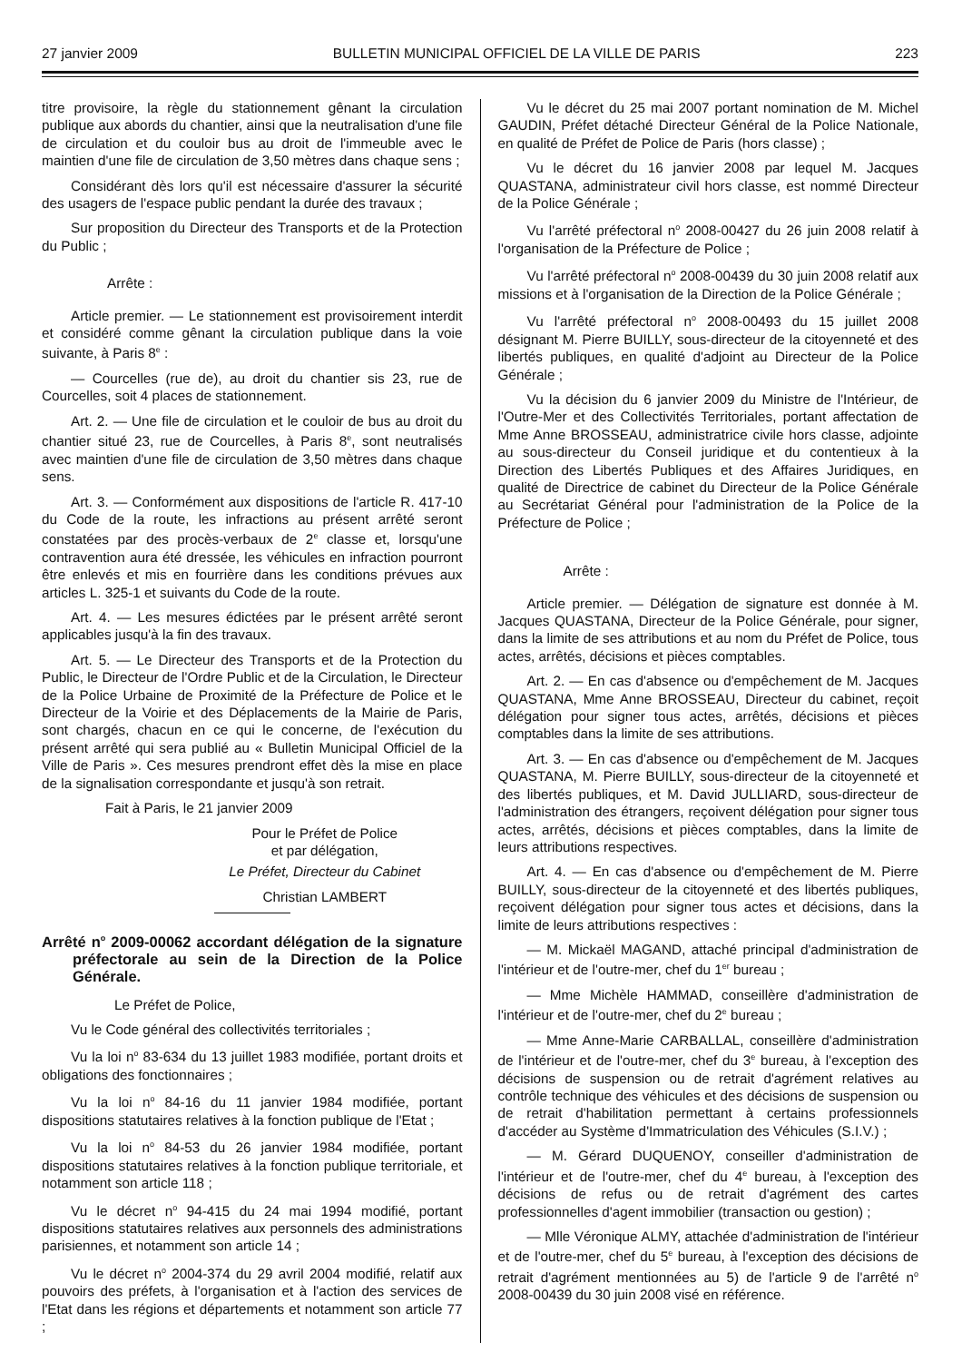27 janvier 2009 BULLETIN MUNICIPAL OFFICIEL DE LA VILLE DE PARIS 223
titre provisoire, la règle du stationnement gênant la circulation publique aux abords du chantier, ainsi que la neutralisation d'une file de circulation et du couloir bus au droit de l'immeuble avec le maintien d'une file de circulation de 3,50 mètres dans chaque sens ;
Considérant dès lors qu'il est nécessaire d'assurer la sécurité des usagers de l'espace public pendant la durée des travaux ;
Sur proposition du Directeur des Transports et de la Protection du Public ;
Arrête :
Article premier. — Le stationnement est provisoirement interdit et considéré comme gênant la circulation publique dans la voie suivante, à Paris 8<sup>e</sup> :
— Courcelles (rue de), au droit du chantier sis 23, rue de Courcelles, soit 4 places de stationnement.
Art. 2. — Une file de circulation et le couloir de bus au droit du chantier situé 23, rue de Courcelles, à Paris 8<sup>e</sup>, sont neutralisés avec maintien d'une file de circulation de 3,50 mètres dans chaque sens.
Art. 3. — Conformément aux dispositions de l'article R. 417-10 du Code de la route, les infractions au présent arrêté seront constatées par des procès-verbaux de 2<sup>e</sup> classe et, lorsqu'une contravention aura été dressée, les véhicules en infraction pourront être enlevés et mis en fourrière dans les conditions prévues aux articles L. 325-1 et suivants du Code de la route.
Art. 4. — Les mesures édictées par le présent arrêté seront applicables jusqu'à la fin des travaux.
Art. 5. — Le Directeur des Transports et de la Protection du Public, le Directeur de l'Ordre Public et de la Circulation, le Directeur de la Police Urbaine de Proximité de la Préfecture de Police et le Directeur de la Voirie et des Déplacements de la Mairie de Paris, sont chargés, chacun en ce qui le concerne, de l'exécution du présent arrêté qui sera publié au « Bulletin Municipal Officiel de la Ville de Paris ». Ces mesures prendront effet dès la mise en place de la signalisation correspondante et jusqu'à son retrait.
Fait à Paris, le 21 janvier 2009
Pour le Préfet de Police
et par délégation,
Le Préfet, Directeur du Cabinet
Christian LAMBERT
Arrêté n<sup>o</sup> 2009-00062 accordant délégation de la signature préfectorale au sein de la Direction de la Police Générale.
Le Préfet de Police,
Vu le Code général des collectivités territoriales ;
Vu la loi n<sup>o</sup> 83-634 du 13 juillet 1983 modifiée, portant droits et obligations des fonctionnaires ;
Vu la loi n<sup>o</sup> 84-16 du 11 janvier 1984 modifiée, portant dispositions statutaires relatives à la fonction publique de l'Etat ;
Vu la loi n<sup>o</sup> 84-53 du 26 janvier 1984 modifiée, portant dispositions statutaires relatives à la fonction publique territoriale, et notamment son article 118 ;
Vu le décret n<sup>o</sup> 94-415 du 24 mai 1994 modifié, portant dispositions statutaires relatives aux personnels des administrations parisiennes, et notamment son article 14 ;
Vu le décret n<sup>o</sup> 2004-374 du 29 avril 2004 modifié, relatif aux pouvoirs des préfets, à l'organisation et à l'action des services de l'Etat dans les régions et départements et notamment son article 77 ;
Vu le décret du 25 mai 2007 portant nomination de M. Michel GAUDIN, Préfet détaché Directeur Général de la Police Nationale, en qualité de Préfet de Police de Paris (hors classe) ;
Vu le décret du 16 janvier 2008 par lequel M. Jacques QUASTANA, administrateur civil hors classe, est nommé Directeur de la Police Générale ;
Vu l'arrêté préfectoral n<sup>o</sup> 2008-00427 du 26 juin 2008 relatif à l'organisation de la Préfecture de Police ;
Vu l'arrêté préfectoral n<sup>o</sup> 2008-00439 du 30 juin 2008 relatif aux missions et à l'organisation de la Direction de la Police Générale ;
Vu l'arrêté préfectoral n<sup>o</sup> 2008-00493 du 15 juillet 2008 désignant M. Pierre BUILLY, sous-directeur de la citoyenneté et des libertés publiques, en qualité d'adjoint au Directeur de la Police Générale ;
Vu la décision du 6 janvier 2009 du Ministre de l'Intérieur, de l'Outre-Mer et des Collectivités Territoriales, portant affectation de Mme Anne BROSSEAU, administratrice civile hors classe, adjointe au sous-directeur du Conseil juridique et du contentieux à la Direction des Libertés Publiques et des Affaires Juridiques, en qualité de Directrice de cabinet du Directeur de la Police Générale au Secrétariat Général pour l'administration de la Police de la Préfecture de Police ;
Arrête :
Article premier. — Délégation de signature est donnée à M. Jacques QUASTANA, Directeur de la Police Générale, pour signer, dans la limite de ses attributions et au nom du Préfet de Police, tous actes, arrêtés, décisions et pièces comptables.
Art. 2. — En cas d'absence ou d'empêchement de M. Jacques QUASTANA, Mme Anne BROSSEAU, Directeur du cabinet, reçoit délégation pour signer tous actes, arrêtés, décisions et pièces comptables dans la limite de ses attributions.
Art. 3. — En cas d'absence ou d'empêchement de M. Jacques QUASTANA, M. Pierre BUILLY, sous-directeur de la citoyenneté et des libertés publiques, et M. David JULLIARD, sous-directeur de l'administration des étrangers, reçoivent délégation pour signer tous actes, arrêtés, décisions et pièces comptables, dans la limite de leurs attributions respectives.
Art. 4. — En cas d'absence ou d'empêchement de M. Pierre BUILLY, sous-directeur de la citoyenneté et des libertés publiques, reçoivent délégation pour signer tous actes et décisions, dans la limite de leurs attributions respectives :
— M. Mickaël MAGAND, attaché principal d'administration de l'intérieur et de l'outre-mer, chef du 1<sup>er</sup> bureau ;
— Mme Michèle HAMMAD, conseillère d'administration de l'intérieur et de l'outre-mer, chef du 2<sup>e</sup> bureau ;
— Mme Anne-Marie CARBALLAL, conseillère d'administration de l'intérieur et de l'outre-mer, chef du 3<sup>e</sup> bureau, à l'exception des décisions de suspension ou de retrait d'agrément relatives au contrôle technique des véhicules et des décisions de suspension ou de retrait d'habilitation permettant à certains professionnels d'accéder au Système d'Immatriculation des Véhicules (S.I.V.) ;
— M. Gérard DUQUENOY, conseiller d'administration de l'intérieur et de l'outre-mer, chef du 4<sup>e</sup> bureau, à l'exception des décisions de refus ou de retrait d'agrément des cartes professionnelles d'agent immobilier (transaction ou gestion) ;
— Mlle Véronique ALMY, attachée d'administration de l'intérieur et de l'outre-mer, chef du 5<sup>e</sup> bureau, à l'exception des décisions de retrait d'agrément mentionnées au 5) de l'article 9 de l'arrêté n<sup>o</sup> 2008-00439 du 30 juin 2008 visé en référence.